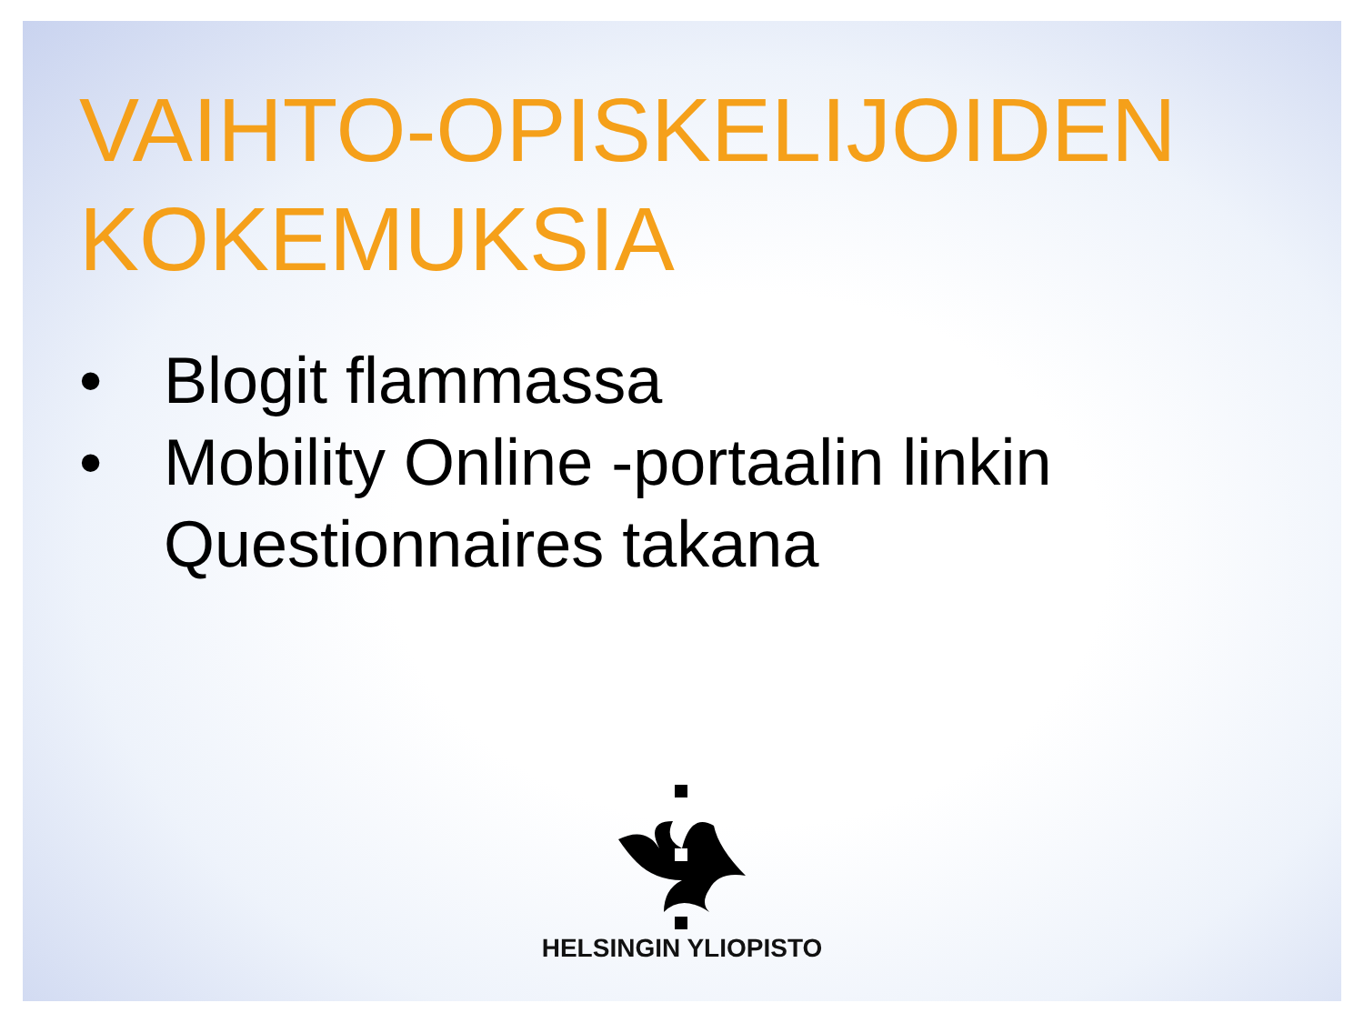VAIHTO-OPISKELIJOIDEN KOKEMUKSIA
• Blogit flammassa
• Mobility Online -portaalin linkin Questionnaires takana
HELSINGIN YLIOPISTO